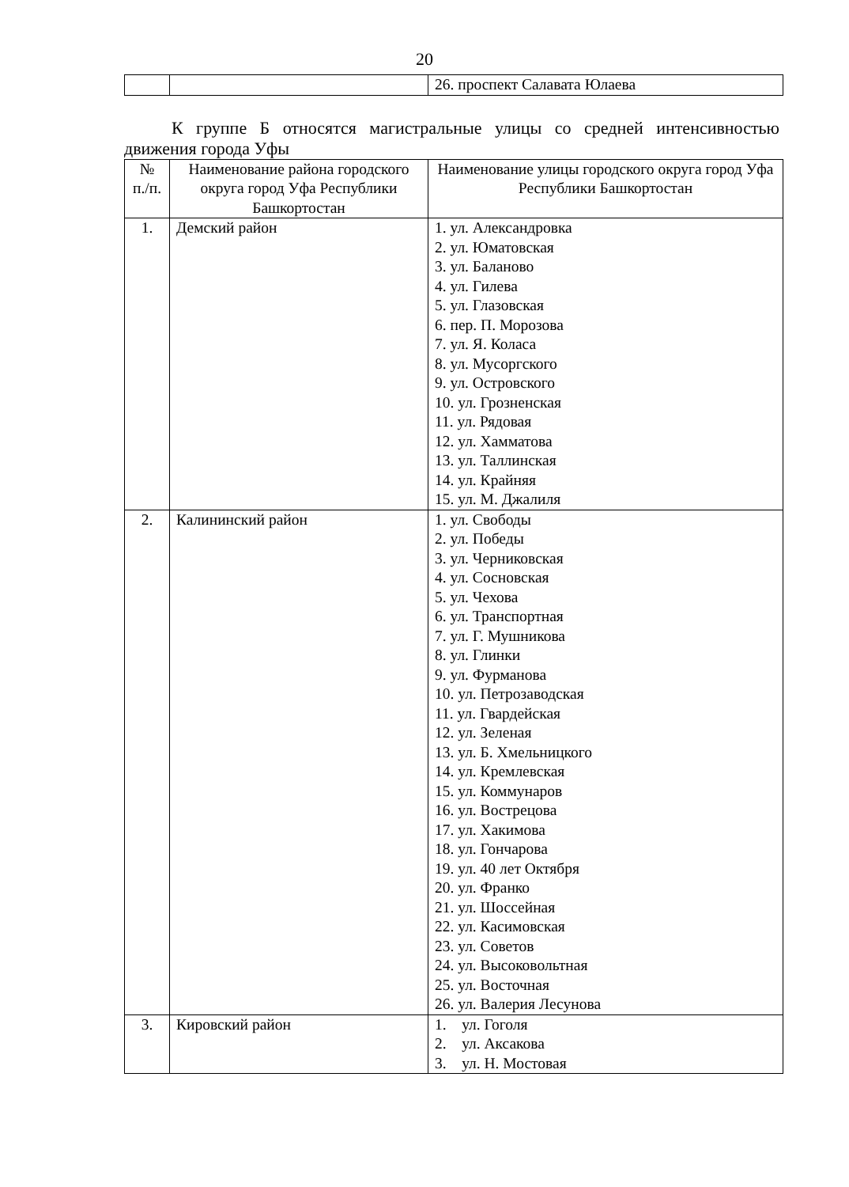20
| | | 26. проспект Салавата Юлаева |
К группе Б относятся магистральные улицы со средней интенсивностью движения города Уфы
| № п./п. | Наименование района городского округа город Уфа Республики Башкортостан | Наименование улицы городского округа город Уфа Республики Башкортостан |
| --- | --- | --- |
| 1. | Демский район | 1. ул. Александровка 2. ул. Юматовская 3. ул. Баланово 4. ул. Гилева 5. ул. Глазовская 6. пер. П. Морозова 7. ул. Я. Коласа 8. ул. Мусоргского 9. ул. Островского 10. ул. Грозненская 11. ул. Рядовая 12. ул. Хамматова 13. ул. Таллинская 14. ул. Крайняя 15. ул. М. Джалиля |
| 2. | Калининский район | 1. ул. Свободы 2. ул. Победы 3. ул. Черниковская 4. ул. Сосновская 5. ул. Чехова 6. ул. Транспортная 7. ул. Г. Мушникова 8. ул. Глинки 9. ул. Фурманова 10. ул. Петрозаводская 11. ул. Гвардейская 12. ул. Зеленая 13. ул. Б. Хмельницкого 14. ул. Кремлевская 15. ул. Коммунаров 16. ул. Вострецова 17. ул. Хакимова 18. ул. Гончарова 19. ул. 40 лет Октября 20. ул. Франко 21. ул. Шоссейная 22. ул. Касимовская 23. ул. Советов 24. ул. Высоковольтная 25. ул. Восточная 26. ул. Валерия Лесунова |
| 3. | Кировский район | 1. ул. Гоголя 2. ул. Аксакова 3. ул. Н. Мостовая |